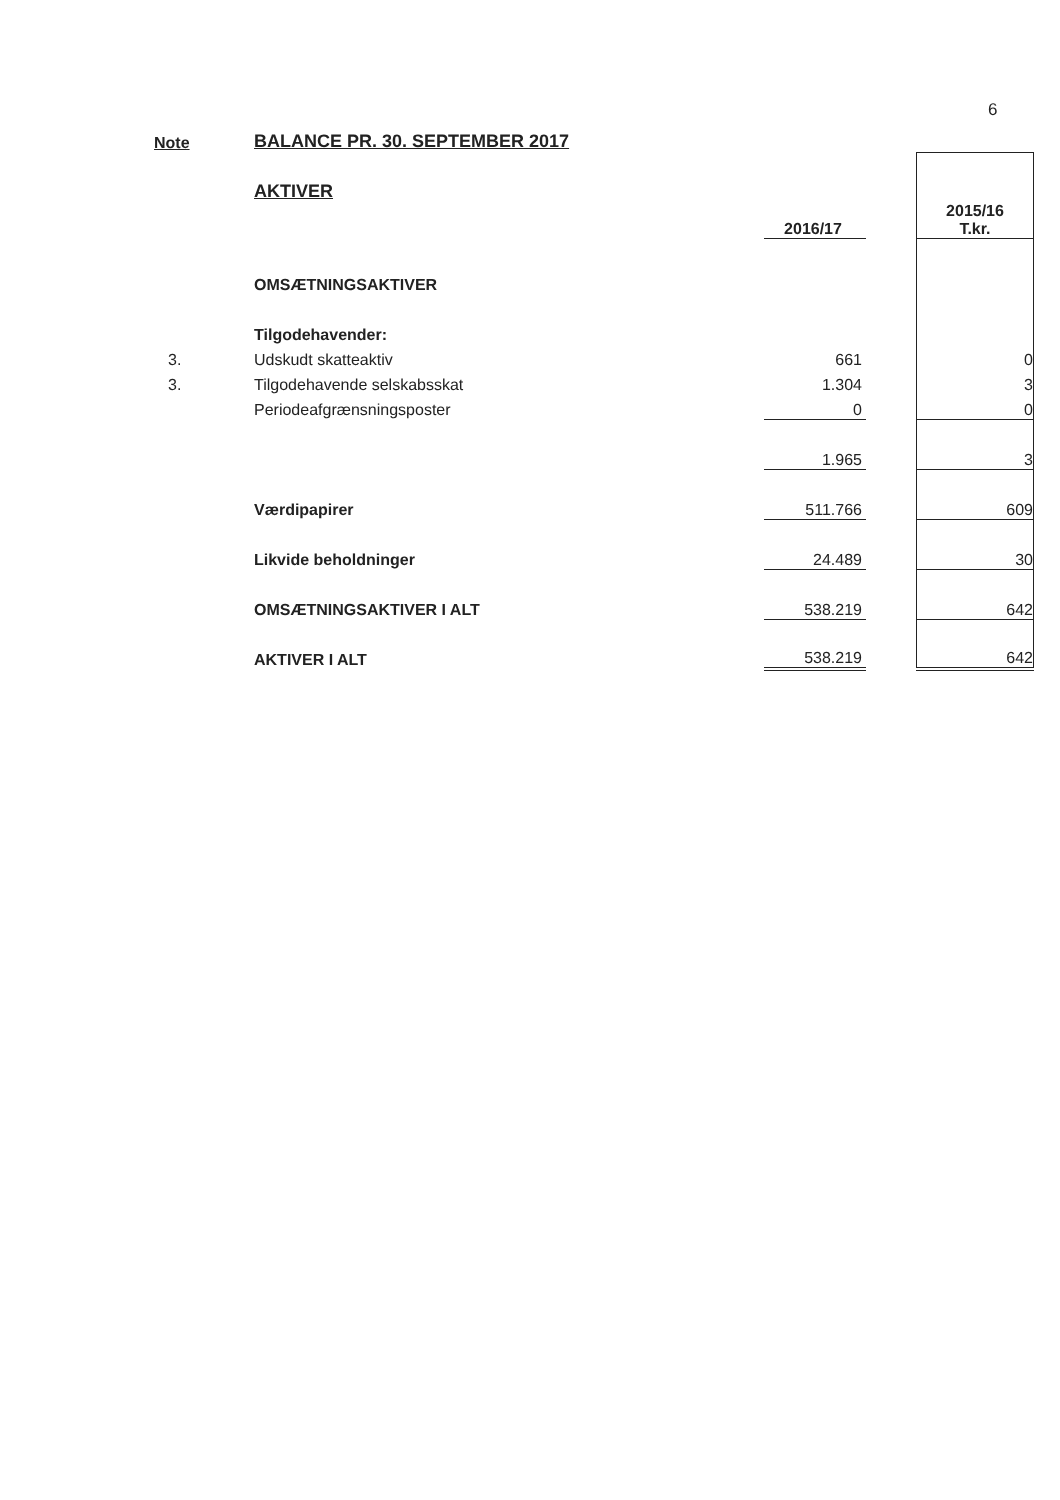6
| Note | BALANCE PR. 30. SEPTEMBER 2017 | | | |
| | AKTIVER | | | |
| | | 2016/17 | | 2015/16 T.kr. |
| | OMSÆTNINGSAKTIVER | | | |
| | Tilgodehavender: | | | |
| 3. | Udskudt skatteaktiv | 661 | | 0 |
| 3. | Tilgodehavende selskabsskat | 1.304 | | 3 |
| | Periodeafgrænsningsposter | 0 | | 0 |
| | | 1.965 | | 3 |
| | Værdipapirer | 511.766 | | 609 |
| | Likvide beholdninger | 24.489 | | 30 |
| | OMSÆTNINGSAKTIVER I ALT | 538.219 | | 642 |
| | AKTIVER I ALT | 538.219 | | 642 |